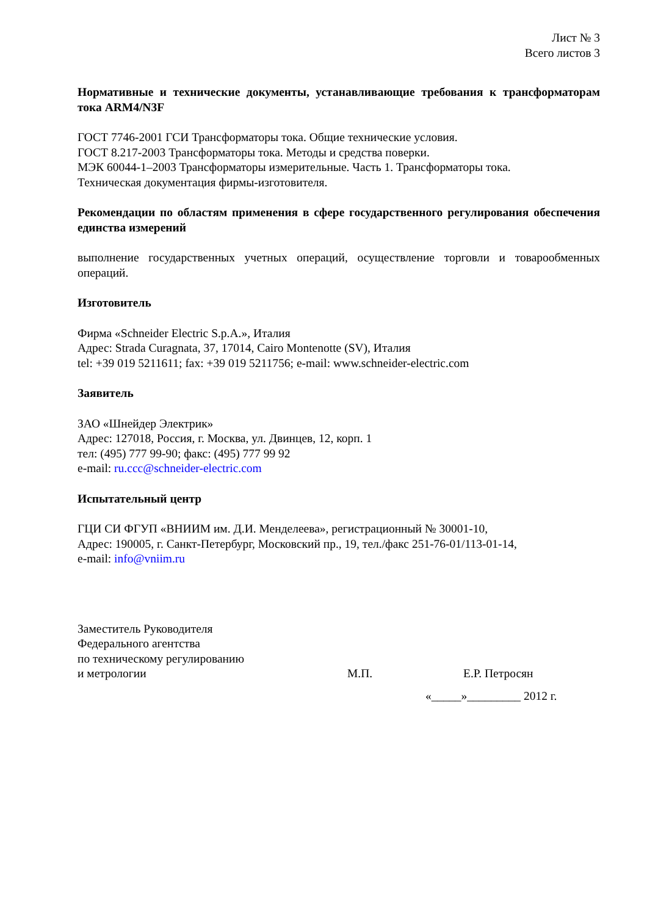Лист № 3
Всего листов 3
Нормативные и технические документы, устанавливающие требования к трансформаторам тока ARM4/N3F
ГОСТ 7746-2001 ГСИ Трансформаторы тока. Общие технические условия.
ГОСТ 8.217-2003 Трансформаторы тока. Методы и средства поверки.
МЭК 60044-1–2003 Трансформаторы измерительные. Часть 1. Трансформаторы тока.
Техническая документация фирмы-изготовителя.
Рекомендации по областям применения в сфере государственного регулирования обеспечения единства измерений
выполнение государственных учетных операций, осуществление торговли и товарообменных операций.
Изготовитель
Фирма «Schneider Electric S.p.A.», Италия
Адрес: Strada Curagnata, 37, 17014, Cairo Montenotte (SV), Италия
tel: +39 019 5211611; fax: +39 019 5211756; e-mail: www.schneider-electric.com
Заявитель
ЗАО «Шнейдер Электрик»
Адрес: 127018, Россия, г. Москва, ул. Двинцев, 12, корп. 1
тел: (495) 777 99-90; факс: (495) 777 99 92
e-mail: ru.ccc@schneider-electric.com
Испытательный центр
ГЦИ СИ ФГУП «ВНИИМ им. Д.И. Менделеева», регистрационный № 30001-10,
Адрес: 190005, г. Санкт-Петербург, Московский пр., 19, тел./факс 251-76-01/113-01-14,
e-mail: info@vniim.ru
Заместитель Руководителя
Федерального агентства
по техническому регулированию
и метрологии М.П. Е.Р. Петросян
«_____»_________ 2012 г.